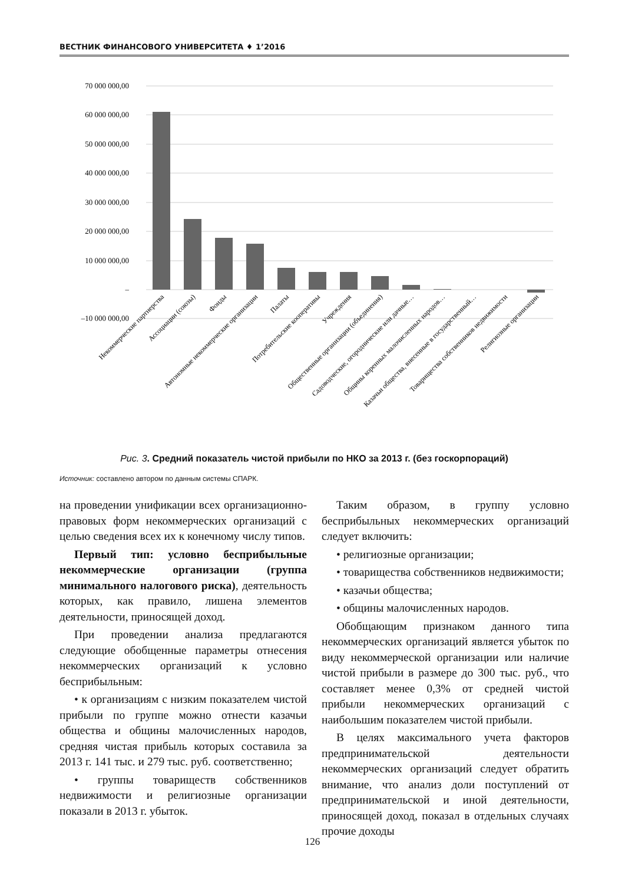ВЕСТНИК ФИНАНСОВОГО УНИВЕРСИТЕТА ♦ 1’2016
70 000 000,00
60 000 000,00
50 000 000,00
40 000 000,00
30 000 000,00
20 000 000,00
10 000 000,00
–
–10 000 000,00
Некоммерческие партнерства
Ассоциации (союзы)
Фонды
Автономные некоммерческие организации
Палаты
Потребительские кооперативы
Учреждения
Общественные организации (объединения)
Садоводческие, огороднические или дачные…
Общины коренных малочисленных народов…
Казачьи общества, внесенные в государственный…
Товарищества собственников недвижимости
Религиозные организации
Рис. 3. Средний показатель чистой прибыли по НКО за 2013 г. (без госкорпораций)
Источник: составлено автором по данным системы СПАРК.
на проведении унификации всех организационно-правовых форм некоммерческих организаций с целью сведения всех их к конечному числу типов.
Первый тип: условно бесприбыльные некоммерческие организации (группа минимального налогового риска), деятельность которых, как правило, лишена элементов деятельности, приносящей доход.
При проведении анализа предлагаются следующие обобщенные параметры отнесения некоммерческих организаций к условно бесприбыльным:
• к организациям с низким показателем чистой прибыли по группе можно отнести казачьи общества и общины малочисленных народов, средняя чистая прибыль которых составила за 2013 г. 141 тыс. и 279 тыс. руб. соответственно;
• группы товариществ собственников недвижимости и религиозные организации показали в 2013 г. убыток.
Таким образом, в группу условно бесприбыльных некоммерческих организаций следует включить:
• религиозные организации;
• товарищества собственников недвижимости;
• казачьи общества;
• общины малочисленных народов.
Обобщающим признаком данного типа некоммерческих организаций является убыток по виду некоммерческой организации или наличие чистой прибыли в размере до 300 тыс. руб., что составляет менее 0,3% от средней чистой прибыли некоммерческих организаций с наибольшим показателем чистой прибыли.
В целях максимального учета факторов предпринимательской деятельности некоммерческих организаций следует обратить внимание, что анализ доли поступлений от предпринимательской и иной деятельности, приносящей доход, показал в отдельных случаях прочие доходы
126